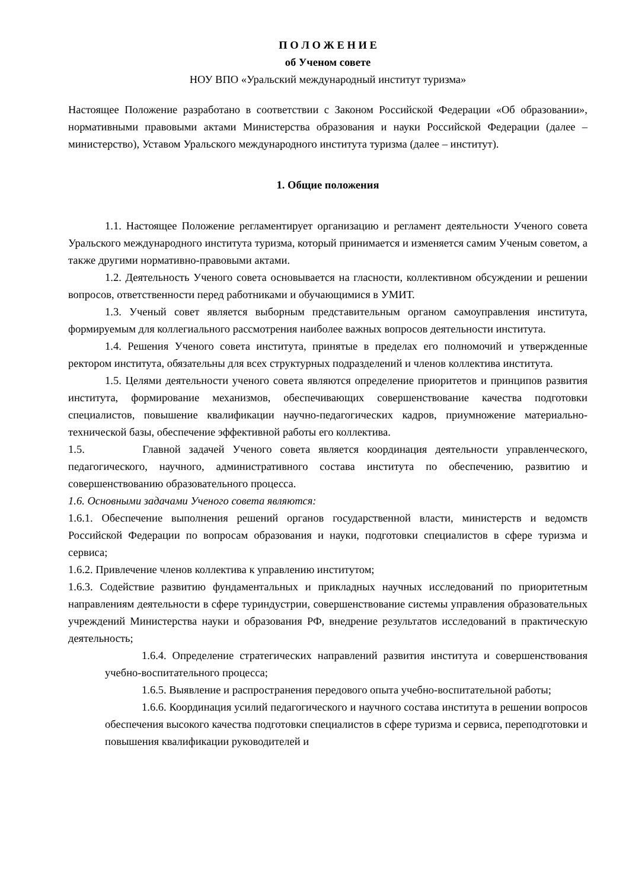П О Л О Ж Е Н И Е
об Ученом совете
НОУ ВПО «Уральский международный институт туризма»
Настоящее Положение разработано в соответствии с Законом Российской Федерации «Об образовании», нормативными правовыми актами Министерства образования и науки Российской Федерации (далее – министерство), Уставом Уральского международного института туризма (далее – институт).
1. Общие положения
1.1. Настоящее Положение регламентирует организацию и регламент деятельности Ученого совета Уральского международного института туризма, который принимается и изменяется самим Ученым советом, а также другими нормативно-правовыми актами.
1.2. Деятельность Ученого совета основывается на гласности, коллективном обсуждении и решении вопросов, ответственности перед работниками и обучающимися в УМИТ.
1.3. Ученый совет является выборным представительным органом самоуправления института, формируемым для коллегиального рассмотрения наиболее важных вопросов деятельности института.
1.4. Решения Ученого совета института, принятые в пределах его полномочий и утвержденные ректором института, обязательны для всех структурных подразделений и членов коллектива института.
1.5. Целями деятельности ученого совета являются определение приоритетов и принципов развития института, формирование механизмов, обеспечивающих совершенствование качества подготовки специалистов, повышение квалификации научно-педагогических кадров, приумножение материально-технической базы, обеспечение эффективной работы его коллектива.
1.5. Главной задачей Ученого совета является координация деятельности управленческого, педагогического, научного, административного состава института по обеспечению, развитию и совершенствованию образовательного процесса.
1.6. Основными задачами Ученого совета являются:
1.6.1. Обеспечение выполнения решений органов государственной власти, министерств и ведомств Российской Федерации по вопросам образования и науки, подготовки специалистов в сфере туризма и сервиса;
1.6.2. Привлечение членов коллектива к управлению институтом;
1.6.3. Содействие развитию фундаментальных и прикладных научных исследований по приоритетным направлениям деятельности в сфере туриндустрии, совершенствование системы управления образовательных учреждений Министерства науки и образования РФ, внедрение результатов исследований в практическую деятельность;
1.6.4. Определение стратегических направлений развития института и совершенствования учебно-воспитательного процесса;
1.6.5. Выявление и распространения передового опыта учебно-воспитательной работы;
1.6.6. Координация усилий педагогического и научного состава института в решении вопросов обеспечения высокого качества подготовки специалистов в сфере туризма и сервиса, переподготовки и повышения квалификации руководителей и